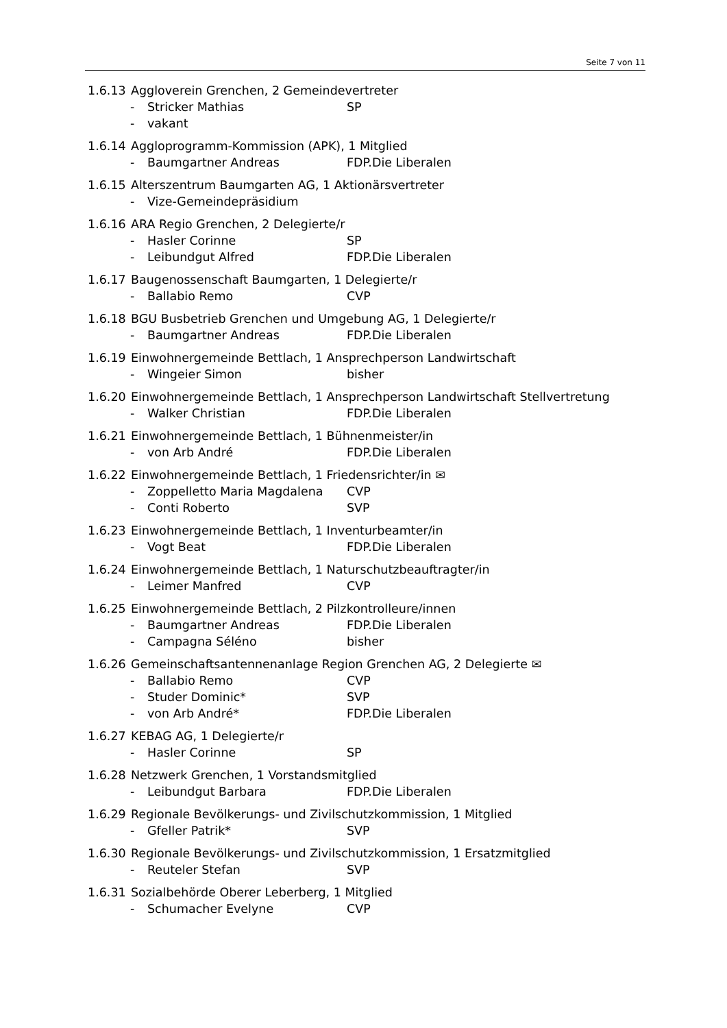Seite 7 von 11
1.6.13 Aggloverein Grenchen, 2 Gemeindevertreter
- Stricker Mathias SP
- vakant
1.6.14 Aggloprogramm-Kommission (APK), 1 Mitglied
- Baumgartner Andreas FDP.Die Liberalen
1.6.15 Alterszentrum Baumgarten AG, 1 Aktionärsvertreter
- Vize-Gemeindepräsidium
1.6.16 ARA Regio Grenchen, 2 Delegierte/r
- Hasler Corinne SP
- Leibundgut Alfred FDP.Die Liberalen
1.6.17 Baugenossenschaft Baumgarten, 1 Delegierte/r
- Ballabio Remo CVP
1.6.18 BGU Busbetrieb Grenchen und Umgebung AG, 1 Delegierte/r
- Baumgartner Andreas FDP.Die Liberalen
1.6.19 Einwohnergemeinde Bettlach, 1 Ansprechperson Landwirtschaft
- Wingeier Simon bisher
1.6.20 Einwohnergemeinde Bettlach, 1 Ansprechperson Landwirtschaft Stellvertretung
- Walker Christian FDP.Die Liberalen
1.6.21 Einwohnergemeinde Bettlach, 1 Bühnenmeister/in
- von Arb André FDP.Die Liberalen
1.6.22 Einwohnergemeinde Bettlach, 1 Friedensrichter/in ✉
- Zoppelletto Maria Magdalena CVP
- Conti Roberto SVP
1.6.23 Einwohnergemeinde Bettlach, 1 Inventurbeamter/in
- Vogt Beat FDP.Die Liberalen
1.6.24 Einwohnergemeinde Bettlach, 1 Naturschutzbeauftragter/in
- Leimer Manfred CVP
1.6.25 Einwohnergemeinde Bettlach, 2 Pilzkontrolleure/innen
- Baumgartner Andreas FDP.Die Liberalen
- Campagna Séléno bisher
1.6.26 Gemeinschaftsantennenanlage Region Grenchen AG, 2 Delegierte ✉
- Ballabio Remo CVP
- Studer Dominic* SVP
- von Arb André* FDP.Die Liberalen
1.6.27 KEBAG AG, 1 Delegierte/r
- Hasler Corinne SP
1.6.28 Netzwerk Grenchen, 1 Vorstandsmitglied
- Leibundgut Barbara FDP.Die Liberalen
1.6.29 Regionale Bevölkerungs- und Zivilschutzkommission, 1 Mitglied
- Gfeller Patrik* SVP
1.6.30 Regionale Bevölkerungs- und Zivilschutzkommission, 1 Ersatzmitglied
- Reuteler Stefan SVP
1.6.31 Sozialbehörde Oberer Leberberg, 1 Mitglied
- Schumacher Evelyne CVP